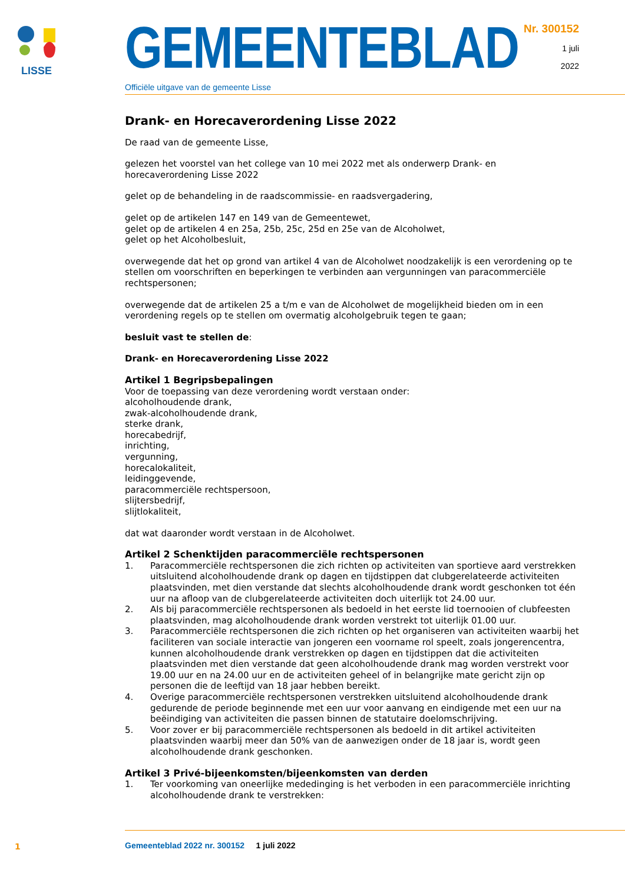LISSE
GEMEENTEBLAD
Officiële uitgave van de gemeente Lisse
Nr. 300152
1 juli
2022
Drank- en Horecaverordening Lisse 2022
De raad van de gemeente Lisse,
gelezen het voorstel van het college van 10 mei 2022 met als onderwerp Drank- en horecaverordening Lisse 2022
gelet op de behandeling in de raadscommissie- en raadsvergadering,
gelet op de artikelen 147 en 149 van de Gemeentewet,
gelet op de artikelen 4 en 25a, 25b, 25c, 25d en 25e van de Alcoholwet,
gelet op het Alcoholbesluit,
overwegende dat het op grond van artikel 4 van de Alcoholwet noodzakelijk is een verordening op te stellen om voorschriften en beperkingen te verbinden aan vergunningen van paracommerciële rechtspersonen;
overwegende dat de artikelen 25 a t/m e van de Alcoholwet de mogelijkheid bieden om in een verordening regels op te stellen om overmatig alcoholgebruik tegen te gaan;
besluit vast te stellen de:
Drank- en Horecaverordening Lisse 2022
Artikel 1 Begripsbepalingen
Voor de toepassing van deze verordening wordt verstaan onder:
alcoholhoudende drank,
zwak-alcoholhoudende drank,
sterke drank,
horecabedrijf,
inrichting,
vergunning,
horecalokaliteit,
leidinggevende,
paracommerciële rechtspersoon,
slijtersbedrijf,
slijtlokaliteit,
dat wat daaronder wordt verstaan in de Alcoholwet.
Artikel 2 Schenktijden paracommerciële rechtspersonen
1. Paracommerciële rechtspersonen die zich richten op activiteiten van sportieve aard verstrekken uitsluitend alcoholhoudende drank op dagen en tijdstippen dat clubgerelateerde activiteiten plaatsvinden, met dien verstande dat slechts alcoholhoudende drank wordt geschonken tot één uur na afloop van de clubgerelateerde activiteiten doch uiterlijk tot 24.00 uur.
2. Als bij paracommerciële rechtspersonen als bedoeld in het eerste lid toernooien of clubfeesten plaatsvinden, mag alcoholhoudende drank worden verstrekt tot uiterlijk 01.00 uur.
3. Paracommerciële rechtspersonen die zich richten op het organiseren van activiteiten waarbij het faciliteren van sociale interactie van jongeren een voorname rol speelt, zoals jongerencentra, kunnen alcoholhoudende drank verstrekken op dagen en tijdstippen dat die activiteiten plaatsvinden met dien verstande dat geen alcoholhoudende drank mag worden verstrekt voor 19.00 uur en na 24.00 uur en de activiteiten geheel of in belangrijke mate gericht zijn op personen die de leeftijd van 18 jaar hebben bereikt.
4. Overige paracommerciële rechtspersonen verstrekken uitsluitend alcoholhoudende drank gedurende de periode beginnende met een uur voor aanvang en eindigende met een uur na beëindiging van activiteiten die passen binnen de statutaire doelomschrijving.
5. Voor zover er bij paracommerciële rechtspersonen als bedoeld in dit artikel activiteiten plaatsvinden waarbij meer dan 50% van de aanwezigen onder de 18 jaar is, wordt geen alcoholhoudende drank geschonken.
Artikel 3 Privé-bijeenkomsten/bijeenkomsten van derden
1. Ter voorkoming van oneerlijke mededinging is het verboden in een paracommerciële inrichting alcoholhoudende drank te verstrekken:
1
Gemeenteblad 2022 nr. 300152 1 juli 2022